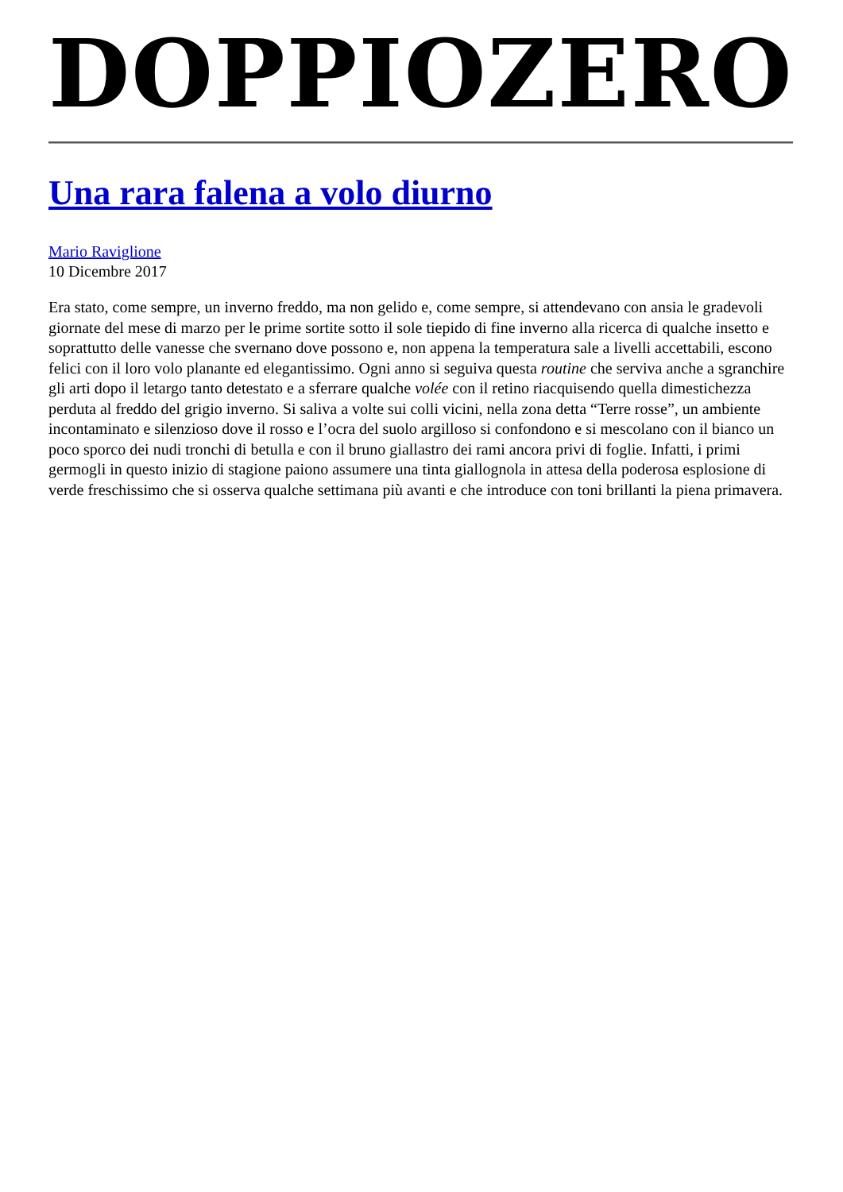DOPPIOZERO
Una rara falena a volo diurno
Mario Raviglione
10 Dicembre 2017
Era stato, come sempre, un inverno freddo, ma non gelido e, come sempre, si attendevano con ansia le gradevoli giornate del mese di marzo per le prime sortite sotto il sole tiepido di fine inverno alla ricerca di qualche insetto e soprattutto delle vanesse che svernano dove possono e, non appena la temperatura sale a livelli accettabili, escono felici con il loro volo planante ed elegantissimo. Ogni anno si seguiva questa routine che serviva anche a sgranchire gli arti dopo il letargo tanto detestato e a sferrare qualche volée con il retino riacquisendo quella dimestichezza perduta al freddo del grigio inverno. Si saliva a volte sui colli vicini, nella zona detta “Terre rosse”, un ambiente incontaminato e silenzioso dove il rosso e l’ocra del suolo argilloso si confondono e si mescolano con il bianco un poco sporco dei nudi tronchi di betulla e con il bruno giallastro dei rami ancora privi di foglie. Infatti, i primi germogli in questo inizio di stagione paiono assumere una tinta giallognola in attesa della poderosa esplosione di verde freschissimo che si osserva qualche settimana più avanti e che introduce con toni brillanti la piena primavera.